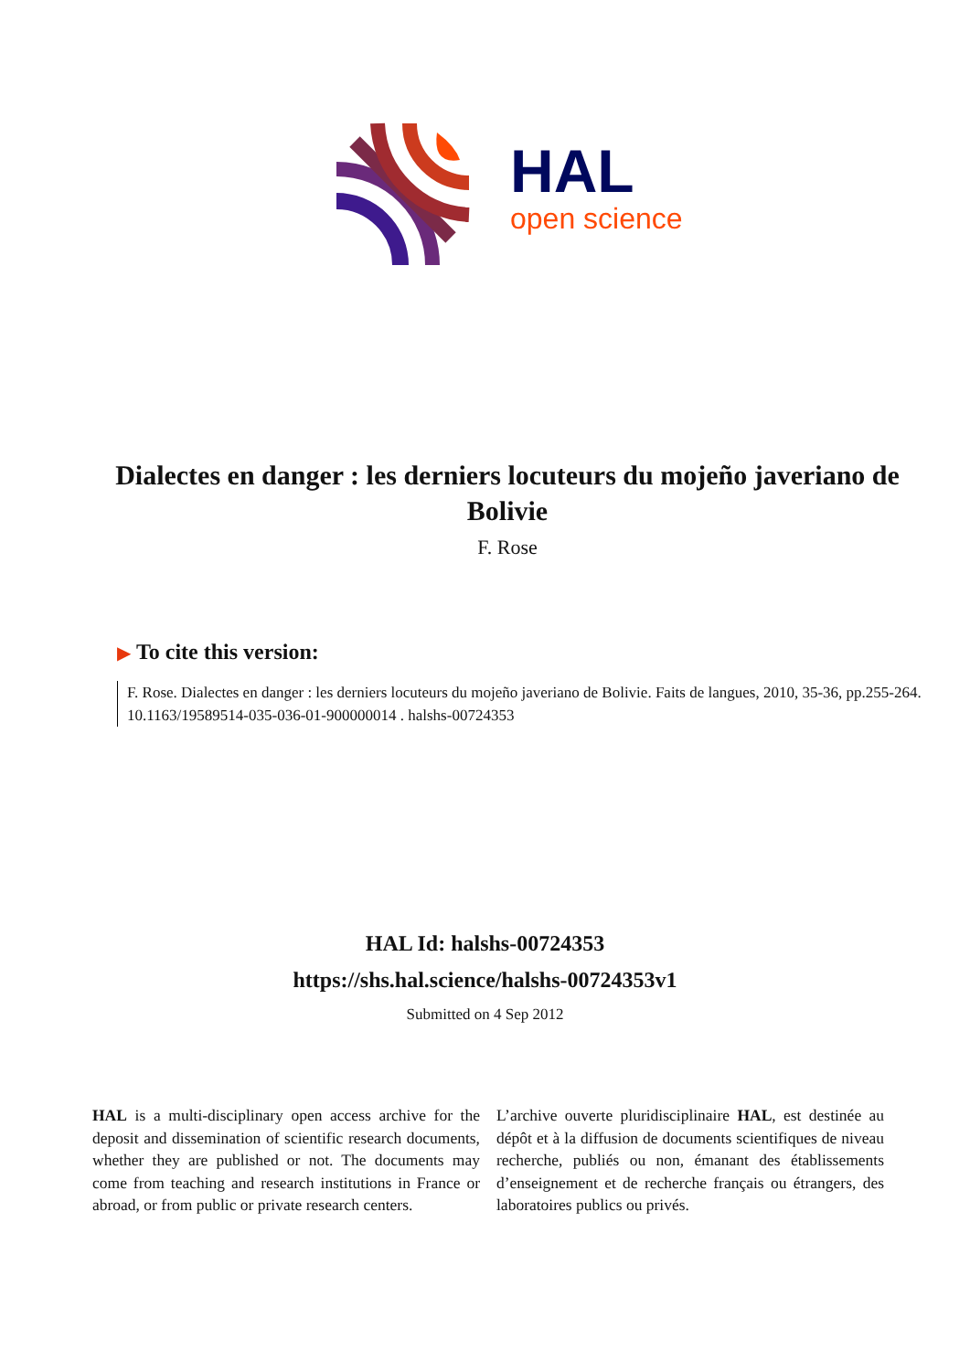HAL
open science
Dialectes en danger : les derniers locuteurs du mojeño javeriano de Bolivie
F. Rose
▶ To cite this version:
F. Rose. Dialectes en danger : les derniers locuteurs du mojeño javeriano de Bolivie. Faits de langues, 2010, 35-36, pp.255-264. 10.1163/19589514-035-036-01-900000014 . halshs-00724353
HAL Id: halshs-00724353
https://shs.hal.science/halshs-00724353v1
Submitted on 4 Sep 2012
HAL is a multi-disciplinary open access archive for the deposit and dissemination of scientific research documents, whether they are published or not. The documents may come from teaching and research institutions in France or abroad, or from public or private research centers.
L’archive ouverte pluridisciplinaire HAL, est destinée au dépôt et à la diffusion de documents scientifiques de niveau recherche, publiés ou non, émanant des établissements d’enseignement et de recherche français ou étrangers, des laboratoires publics ou privés.